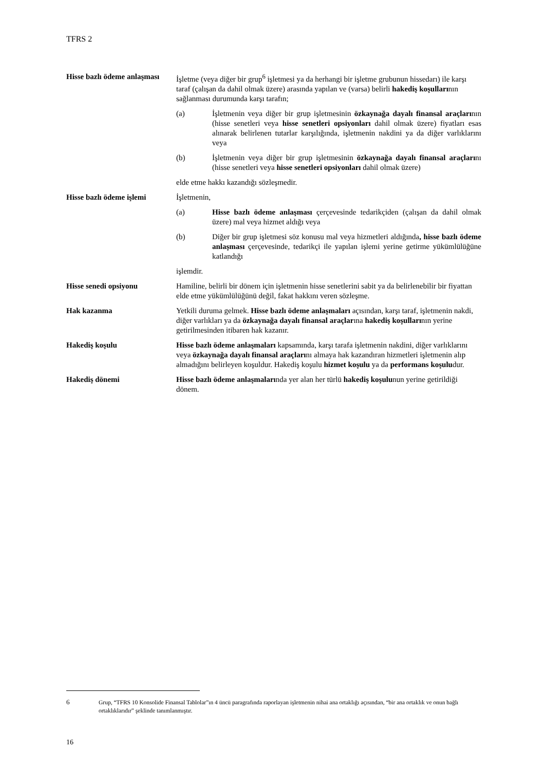TFRS 2
Hisse bazlı ödeme anlaşması
İşletme (veya diğer bir grup<sup>6</sup> işletmesi ya da herhangi bir işletme grubunun hissedarı) ile karşı taraf (çalışan da dahil olmak üzere) arasında yapılan ve (varsa) belirli hakediş koşullarının sağlanması durumunda karşı tarafın;
(a) İşletmenin veya diğer bir grup işletmesinin özkaynağa dayalı finansal araçlarının (hisse senetleri veya hisse senetleri opsiyonları dahil olmak üzere) fiyatları esas alınarak belirlenen tutarlar karşılığında, işletmenin nakdini ya da diğer varlıklarını veya
(b) İşletmenin veya diğer bir grup işletmesinin özkaynağa dayalı finansal araçlarını (hisse senetleri veya hisse senetleri opsiyonları dahil olmak üzere)
elde etme hakkı kazandığı sözleşmedir.
Hisse bazlı ödeme işlemi
İşletmenin,
(a) Hisse bazlı ödeme anlaşması çerçevesinde tedarikçiden (çalışan da dahil olmak üzere) mal veya hizmet aldığı veya
(b) Diğer bir grup işletmesi söz konusu mal veya hizmetleri aldığında, hisse bazlı ödeme anlaşması çerçevesinde, tedarikçi ile yapılan işlemi yerine getirme yükümlülüğüne katlandığı
işlemdir.
Hisse senedi opsiyonu Hamiline, belirli bir dönem için işletmenin hisse senetlerini sabit ya da belirlenebilir bir fiyattan elde etme yükümlülüğünü değil, fakat hakkını veren sözleşme.
Hak kazanma Yetkili duruma gelmek. Hisse bazlı ödeme anlaşmaları açısından, karşı taraf, işletmenin nakdi, diğer varlıkları ya da özkaynağa dayalı finansal araçlarına hakediş koşullarının yerine getirilmesinden itibaren hak kazanır.
Hakediş koşulu Hisse bazlı ödeme anlaşmaları kapsamında, karşı tarafa işletmenin nakdini, diğer varlıklarını veya özkaynağa dayalı finansal araçlarını almaya hak kazandıran hizmetleri işletmenin alıp almadığını belirleyen koşuldur. Hakediş koşulu hizmet koşulu ya da performans koşuludur.
Hakediş dönemi Hisse bazlı ödeme anlaşmalarında yer alan her türlü hakediş koşulunun yerine getirildiği dönem.
6 Grup, “TFRS 10 Konsolide Finansal Tablolar”ın 4 üncü paragrafında raporlayan işletmenin nihai ana ortaklığı açısından, “bir ana ortaklık ve onun bağlı ortaklıklarıdır” şeklinde tanımlanmıştır.
16